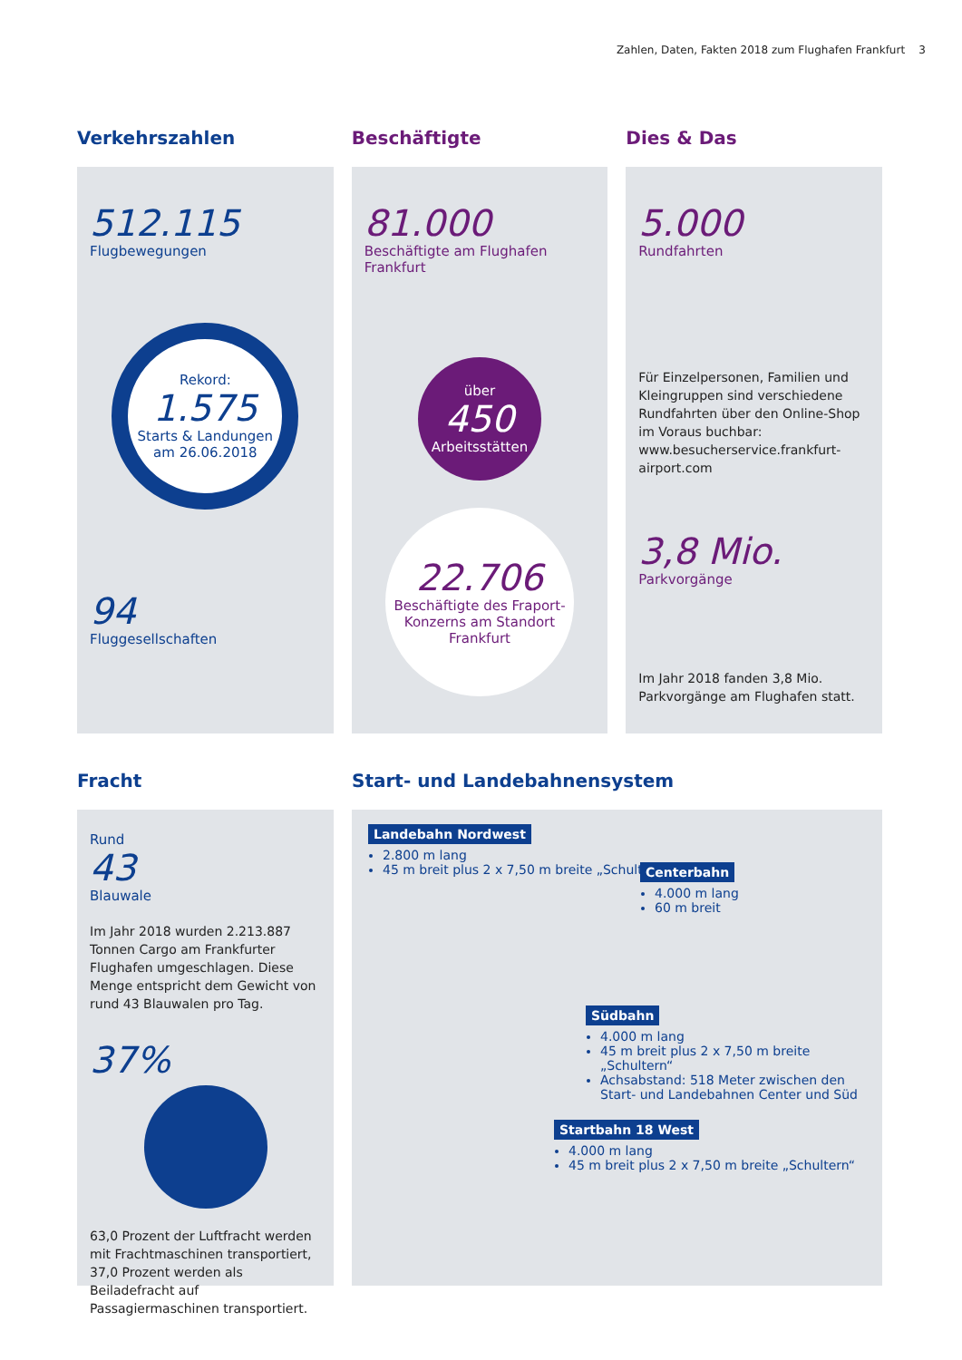Zahlen, Daten, Fakten 2018 zum Flughafen Frankfurt 3
Verkehrszahlen
512.115
Flugbewegungen
Rekord:
1.575
Starts & Landungen am 26.06.2018
94
Fluggesellschaften
Beschäftigte
81.000
Beschäftigte am Flughafen Frankfurt
über
450
Arbeitsstätten
22.706
Beschäftigte des Fraport-Konzerns am Standort Frankfurt
Dies & Das
5.000
Rundfahrten
Für Einzelpersonen, Familien und Kleingruppen sind verschiedene Rundfahrten über den Online-Shop im Voraus buchbar: www.besucherservice.frankfurt-airport.com
3,8 Mio.
Parkvorgänge
Im Jahr 2018 fanden 3,8 Mio. Parkvorgänge am Flughafen statt.
Fracht
Rund
43
Blauwale
Im Jahr 2018 wurden 2.213.887 Tonnen Cargo am Frankfurter Flughafen umgeschlagen. Diese Menge entspricht dem Gewicht von rund 43 Blauwalen pro Tag.
37%
63,0 Prozent der Luftfracht werden mit Frachtmaschinen transportiert, 37,0 Prozent werden als Beiladefracht auf Passagiermaschinen transportiert.
Start- und Landebahnensystem
Landebahn Nordwest
2.800 m lang
45 m breit plus 2 x 7,50 m breite „Schultern“
Centerbahn
4.000 m lang
60 m breit
Südbahn
4.000 m lang
45 m breit plus 2 x 7,50 m breite „Schultern“
Achsabstand: 518 Meter zwischen den Start- und Landebahnen Center und Süd
Startbahn 18 West
4.000 m lang
45 m breit plus 2 x 7,50 m breite „Schultern“